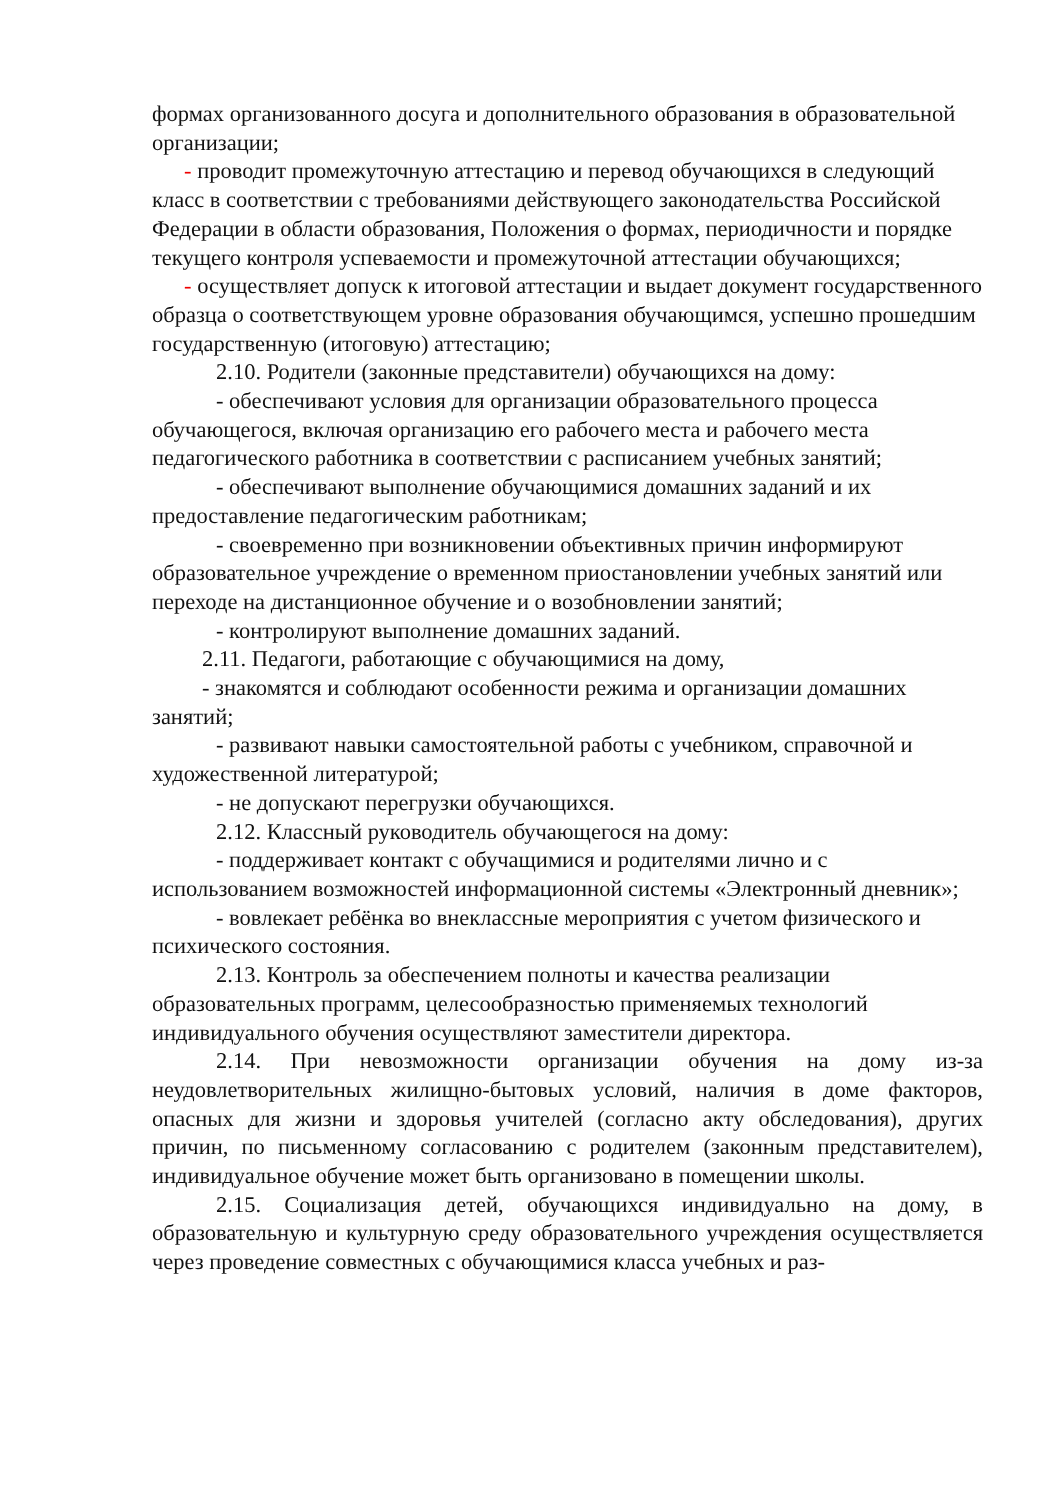формах организованного досуга и дополнительного образования в образовательной организации;
- проводит промежуточную аттестацию и перевод обучающихся в следующий класс в соответствии с требованиями действующего законодательства Российской Федерации в области образования, Положения о формах, периодичности и порядке текущего контроля успеваемости и промежуточной аттестации обучающихся;
- осуществляет допуск к итоговой аттестации и выдает документ государственного образца о соответствующем уровне образования обучающимся, успешно прошедшим государственную (итоговую) аттестацию;
2.10. Родители (законные представители) обучающихся на дому:
- обеспечивают условия для организации образовательного процесса обучающегося, включая организацию его рабочего места и рабочего места педагогического работника в соответствии с расписанием учебных занятий;
- обеспечивают выполнение обучающимися домашних заданий и их предоставление педагогическим работникам;
- своевременно при возникновении объективных причин информируют образовательное учреждение о временном приостановлении учебных занятий или переходе на дистанционное обучение и о возобновлении занятий;
- контролируют выполнение домашних заданий.
2.11. Педагоги, работающие с обучающимися на дому,
- знакомятся и соблюдают особенности режима и организации домашних занятий;
- развивают навыки самостоятельной работы с учебником, справочной и художественной литературой;
- не допускают перегрузки обучающихся.
2.12. Классный руководитель обучающегося на дому:
- поддерживает контакт с обучащимися и родителями лично и с использованием возможностей информационной системы «Электронный дневник»;
- вовлекает ребёнка во внеклассные мероприятия с учетом физического и психического состояния.
2.13. Контроль за обеспечением полноты и качества реализации образовательных программ, целесообразностью применяемых технологий индивидуального обучения осуществляют заместители директора.
2.14. При невозможности организации обучения на дому из-за неудовлетворительных жилищно-бытовых условий, наличия в доме факторов, опасных для жизни и здоровья учителей (согласно акту обследования), других причин, по письменному согласованию с родителем (законным представителем), индивидуальное обучение может быть организовано в помещении школы.
2.15. Социализация детей, обучающихся индивидуально на дому, в образовательную и культурную среду образовательного учреждения осуществляется через проведение совместных с обучающимися класса учебных и раз-